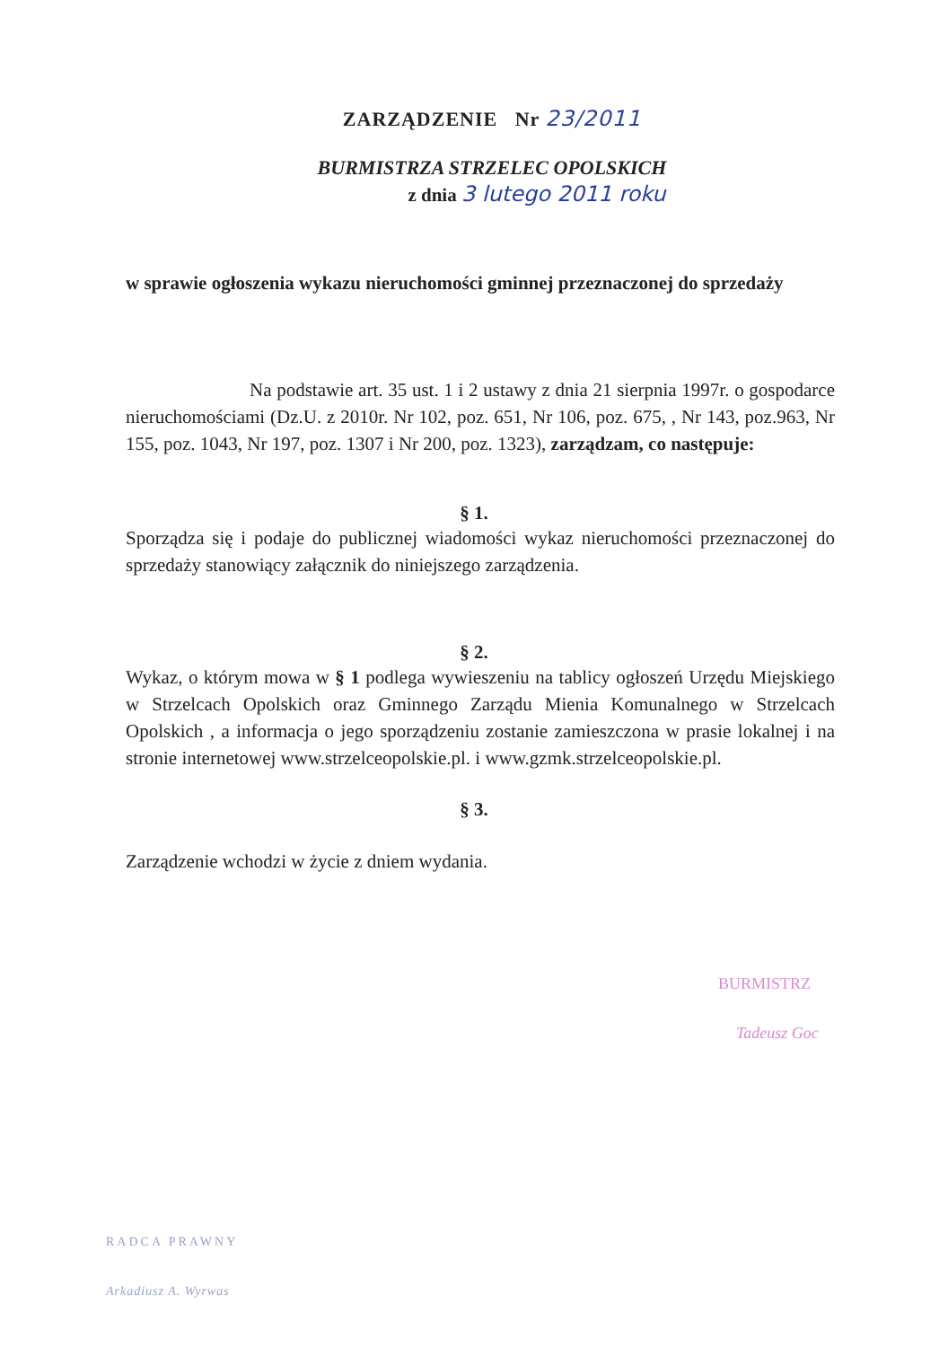ZARZĄDZENIE Nr 23/2011
BURMISTRZA STRZELEC OPOLSKICH
z dnia 3 lutego 2011 roku
w sprawie ogłoszenia wykazu nieruchomości gminnej przeznaczonej do sprzedaży
Na podstawie art. 35 ust. 1 i 2 ustawy z dnia 21 sierpnia 1997r. o gospodarce nieruchomościami (Dz.U. z 2010r. Nr 102, poz. 651, Nr 106, poz. 675, , Nr 143, poz.963, Nr 155, poz. 1043, Nr 197, poz. 1307 i Nr 200, poz. 1323), zarządzam, co następuje:
§ 1.
Sporządza się i podaje do publicznej wiadomości wykaz nieruchomości przeznaczonej do sprzedaży stanowiący załącznik do niniejszego zarządzenia.
§ 2.
Wykaz, o którym mowa w § 1 podlega wywieszeniu na tablicy ogłoszeń Urzędu Miejskiego w Strzelcach Opolskich oraz Gminnego Zarządu Mienia Komunalnego w Strzelcach Opolskich , a informacja o jego sporządzeniu zostanie zamieszczona w prasie lokalnej i na stronie internetowej www.strzelceopolskie.pl. i www.gzmk.strzelceopolskie.pl.
§ 3.
Zarządzenie wchodzi w życie z dniem wydania.
BURMISTRZ
Tadeusz Goc
RADCA PRAWNY
Arkadiusz A. Wyrwas